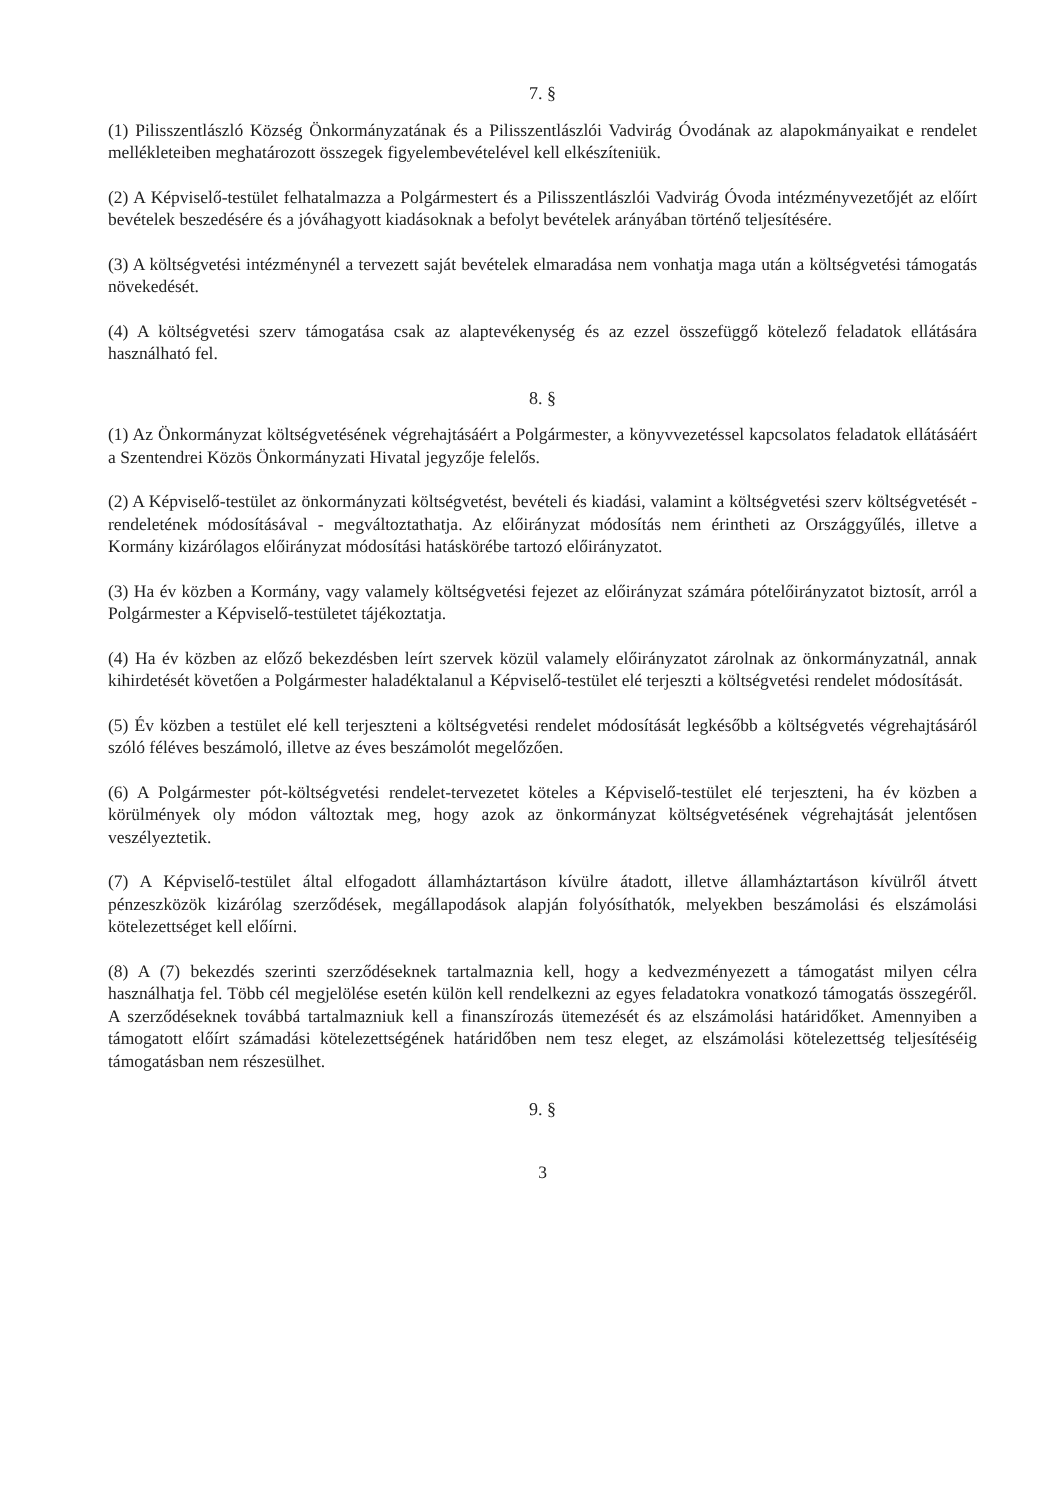7. §
(1) Pilisszentlászló Község Önkormányzatának és a Pilisszentlászlói Vadvirág Óvodának az alapokmányaikat e rendelet mellékleteiben meghatározott összegek figyelembevételével kell elkészíteniük.
(2) A Képviselő-testület felhatalmazza a Polgármestert és a Pilisszentlászlói Vadvirág Óvoda intézményvezetőjét az előírt bevételek beszedésére és a jóváhagyott kiadásoknak a befolyt bevételek arányában történő teljesítésére.
(3) A költségvetési intézménynél a tervezett saját bevételek elmaradása nem vonhatja maga után a költségvetési támogatás növekedését.
(4) A költségvetési szerv támogatása csak az alaptevékenység és az ezzel összefüggő kötelező feladatok ellátására használható fel.
8. §
(1) Az Önkormányzat költségvetésének végrehajtásáért a Polgármester, a könyvvezetéssel kapcsolatos feladatok ellátásáért a Szentendrei Közös Önkormányzati Hivatal jegyzője felelős.
(2) A Képviselő-testület az önkormányzati költségvetést, bevételi és kiadási, valamint a költségvetési szerv költségvetését - rendeletének módosításával - megváltoztathatja. Az előirányzat módosítás nem érintheti az Országgyűlés, illetve a Kormány kizárólagos előirányzat módosítási hatáskörébe tartozó előirányzatot.
(3) Ha év közben a Kormány, vagy valamely költségvetési fejezet az előirányzat számára pótelőirányzatot biztosít, arról a Polgármester a Képviselő-testületet tájékoztatja.
(4) Ha év közben az előző bekezdésben leírt szervek közül valamely előirányzatot zárolnak az önkormányzatnál, annak kihirdetését követően a Polgármester haladéktalanul a Képviselő-testület elé terjeszti a költségvetési rendelet módosítását.
(5) Év közben a testület elé kell terjeszteni a költségvetési rendelet módosítását legkésőbb a költségvetés végrehajtásáról szóló féléves beszámoló, illetve az éves beszámolót megelőzően.
(6) A Polgármester pót-költségvetési rendelet-tervezetet köteles a Képviselő-testület elé terjeszteni, ha év közben a körülmények oly módon változtak meg, hogy azok az önkormányzat költségvetésének végrehajtását jelentősen veszélyeztetik.
(7) A Képviselő-testület által elfogadott államháztartáson kívülre átadott, illetve államháztartáson kívülről átvett pénzeszközök kizárólag szerződések, megállapodások alapján folyósíthatók, melyekben beszámolási és elszámolási kötelezettséget kell előírni.
(8) A (7) bekezdés szerinti szerződéseknek tartalmaznia kell, hogy a kedvezményezett a támogatást milyen célra használhatja fel. Több cél megjelölése esetén külön kell rendelkezni az egyes feladatokra vonatkozó támogatás összegéről. A szerződéseknek továbbá tartalmazniuk kell a finanszírozás ütemezését és az elszámolási határidőket. Amennyiben a támogatott előírt számadási kötelezettségének határidőben nem tesz eleget, az elszámolási kötelezettség teljesítéséig támogatásban nem részesülhet.
9. §
3